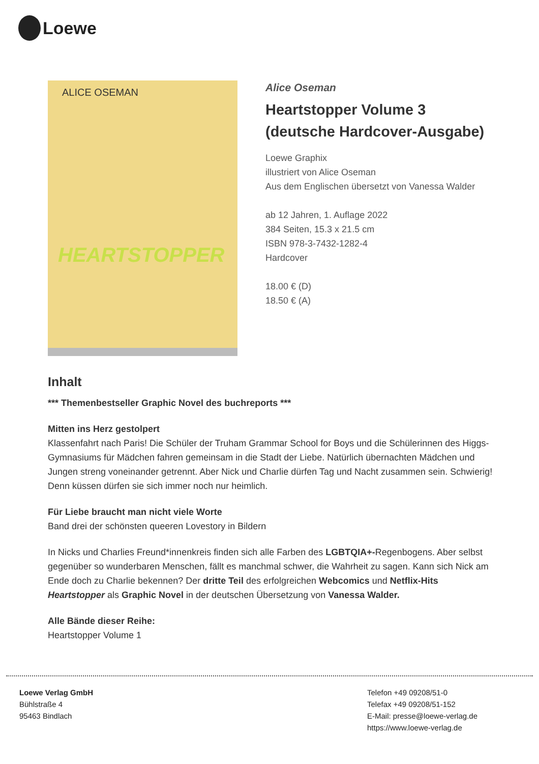Loewe
ALICE OSEMAN
HEARTSTOPPER
Alice Oseman
Heartstopper Volume 3
(deutsche Hardcover-Ausgabe)
Loewe Graphix
illustriert von Alice Oseman
Aus dem Englischen übersetzt von Vanessa Walder
ab 12 Jahren, 1. Auflage 2022
384 Seiten, 15.3 x 21.5 cm
ISBN 978-3-7432-1282-4
Hardcover
18.00 € (D)
18.50 € (A)
Inhalt
*** Themenbestseller Graphic Novel des buchreports ***
Mitten ins Herz gestolpert
Klassenfahrt nach Paris! Die Schüler der Truham Grammar School for Boys und die Schülerinnen des Higgs-Gymnasiums für Mädchen fahren gemeinsam in die Stadt der Liebe. Natürlich übernachten Mädchen und Jungen streng voneinander getrennt. Aber Nick und Charlie dürfen Tag und Nacht zusammen sein. Schwierig! Denn küssen dürfen sie sich immer noch nur heimlich.
Für Liebe braucht man nicht viele Worte
Band drei der schönsten queeren Lovestory in Bildern
In Nicks und Charlies Freund*innenkreis finden sich alle Farben des LGBTQIA+-Regenbogens. Aber selbst gegenüber so wunderbaren Menschen, fällt es manchmal schwer, die Wahrheit zu sagen. Kann sich Nick am Ende doch zu Charlie bekennen? Der dritte Teil des erfolgreichen Webcomics und Netflix-Hits Heartstopper als Graphic Novel in der deutschen Übersetzung von Vanessa Walder.
Alle Bände dieser Reihe:
Heartstopper Volume 1
Loewe Verlag GmbH
Bühlstraße 4
95463 Bindlach
Telefon +49 09208/51-0
Telefax +49 09208/51-152
E-Mail: presse@loewe-verlag.de
https://www.loewe-verlag.de